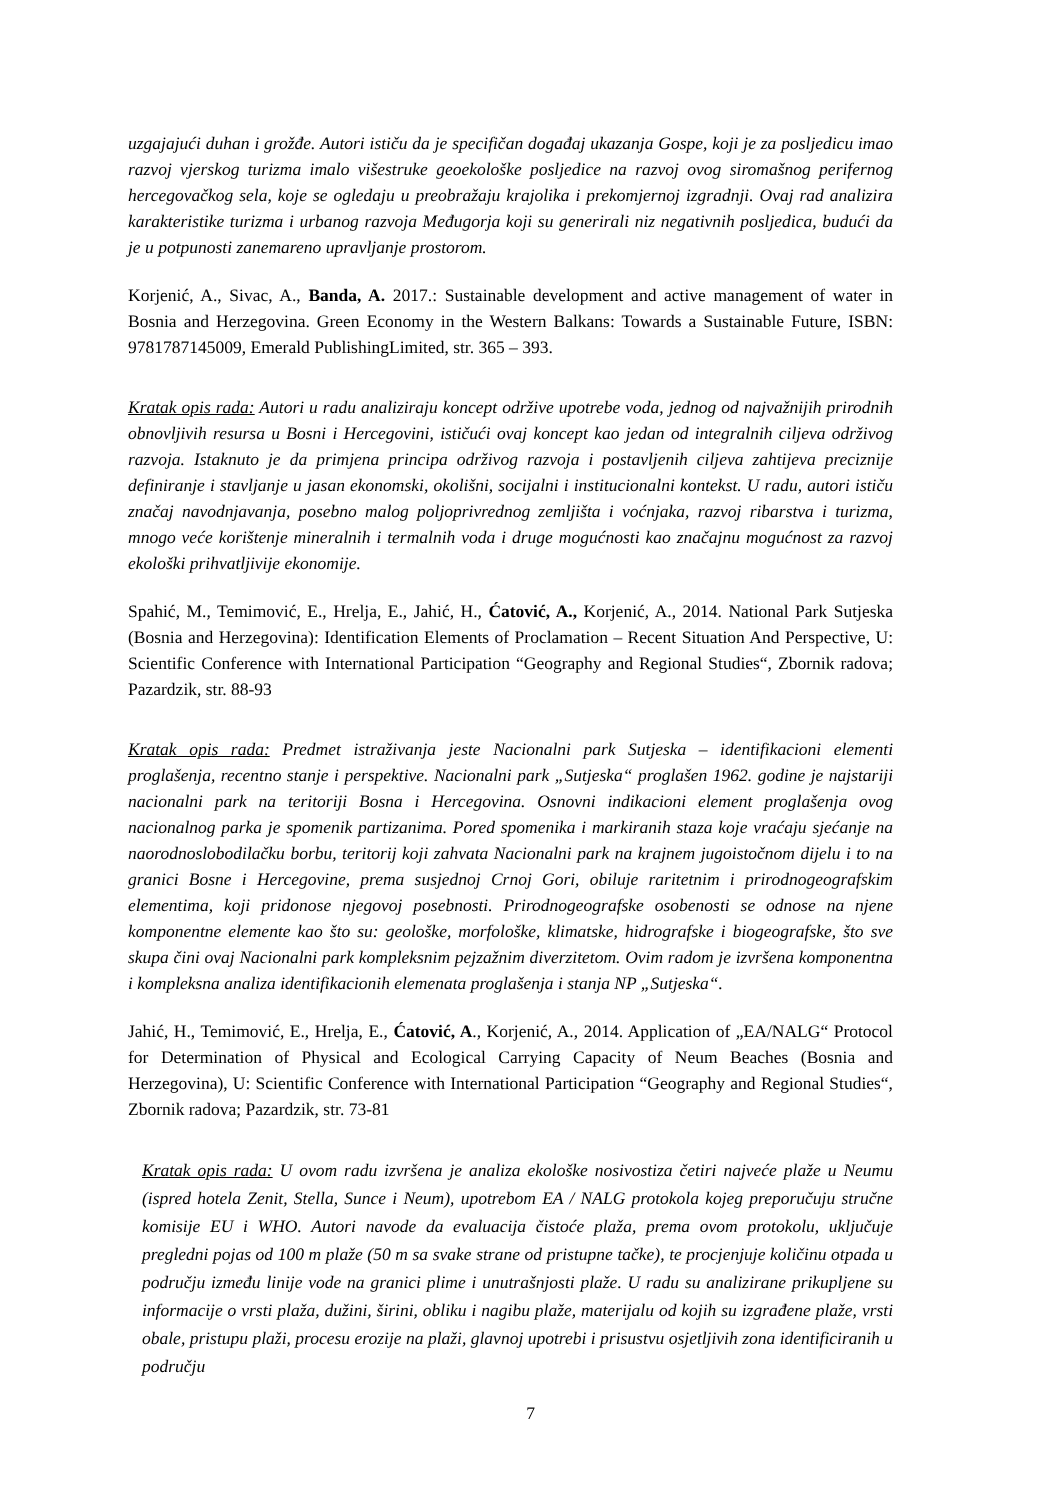uzgajajući duhan i grožđe. Autori ističu da je specifičan događaj ukazanja Gospe, koji je za posljedicu imao razvoj vjerskog turizma imalo višestruke geoekološke posljedice na razvoj ovog siromašnog perifernog hercegovačkog sela, koje se ogledaju u preobražaju krajolika i prekomjernoj izgradnji. Ovaj rad analizira karakteristike turizma i urbanog razvoja Međugorja koji su generirali niz negativnih posljedica, budući da je u potpunosti zanemareno upravljanje prostorom.
Korjenić, A., Sivac, A., Banda, A. 2017.: Sustainable development and active management of water in Bosnia and Herzegovina. Green Economy in the Western Balkans: Towards a Sustainable Future, ISBN: 9781787145009, Emerald PublishingLimited, str. 365 – 393.
Kratak opis rada: Autori u radu analiziraju koncept održive upotrebe voda, jednog od najvažnijih prirodnih obnovljivih resursa u Bosni i Hercegovini, ističući ovaj koncept kao jedan od integralnih ciljeva održivog razvoja. Istaknuto je da primjena principa održivog razvoja i postavljenih ciljeva zahtijeva preciznije definiranje i stavljanje u jasan ekonomski, okolišni, socijalni i institucionalni kontekst. U radu, autori ističu značaj navodnjavanja, posebno malog poljoprivrednog zemljišta i voćnjaka, razvoj ribarstva i turizma, mnogo veće korištenje mineralnih i termalnih voda i druge mogućnosti kao značajnu mogućnost za razvoj ekološki prihvatljivije ekonomije.
Spahić, M., Temimović, E., Hrelja, E., Jahić, H., Ćatović, A., Korjenić, A., 2014. National Park Sutjeska (Bosnia and Herzegovina): Identification Elements of Proclamation – Recent Situation And Perspective, U: Scientific Conference with International Participation “Geography and Regional Studies“, Zbornik radova; Pazardzik, str. 88-93
Kratak opis rada: Predmet istraživanja jeste Nacionalni park Sutjeska – identifikacioni elementi proglašenja, recentno stanje i perspektive. Nacionalni park „Sutjeska“ proglašen 1962. godine je najstariji nacionalni park na teritoriji Bosna i Hercegovina. Osnovni indikacioni element proglašenja ovog nacionalnog parka je spomenik partizanima. Pored spomenika i markiranih staza koje vraćaju sjećanje na naorodnoslobodilačku borbu, teritorij koji zahvata Nacionalni park na krajnem jugoistočnom dijelu i to na granici Bosne i Hercegovine, prema susjednoj Crnoj Gori, obiluje raritetnim i prirodnogeografskim elementima, koji pridonose njegovoj posebnosti. Prirodnogeografske osobenosti se odnose na njene komponentne elemente kao što su: geološke, morfološke, klimatske, hidrografske i biogeografske, što sve skupa čini ovaj Nacionalni park kompleksnim pejzažnim diverzitetom. Ovim radom je izvršena komponentna i kompleksna analiza identifikacionih elemenata proglašenja i stanja NP „Sutjeska“.
Jahić, H., Temimović, E., Hrelja, E., Ćatović, A., Korjenić, A., 2014. Application of „EA/NALG“ Protocol for Determination of Physical and Ecological Carrying Capacity of Neum Beaches (Bosnia and Herzegovina), U: Scientific Conference with International Participation “Geography and Regional Studies“, Zbornik radova; Pazardzik, str. 73-81
Kratak opis rada: U ovom radu izvršena je analiza ekološke nosivostiza četiri najveće plaže u Neumu (ispred hotela Zenit, Stella, Sunce i Neum), upotrebom EA / NALG protokola kojeg preporučuju stručne komisije EU i WHO. Autori navode da evaluacija čistoće plaža, prema ovom protokolu, uključuje pregledni pojas od 100 m plaže (50 m sa svake strane od pristupne tačke), te procjenjuje količinu otpada u području između linije vode na granici plime i unutrašnjosti plaže. U radu su analizirane prikupljene su informacije o vrsti plaža, dužini, širini, obliku i nagibu plaže, materijalu od kojih su izgrađene plaže, vrsti obale, pristupu plaži, procesu erozije na plaži, glavnoj upotrebi i prisustvu osjetljivih zona identificiranih u području
7